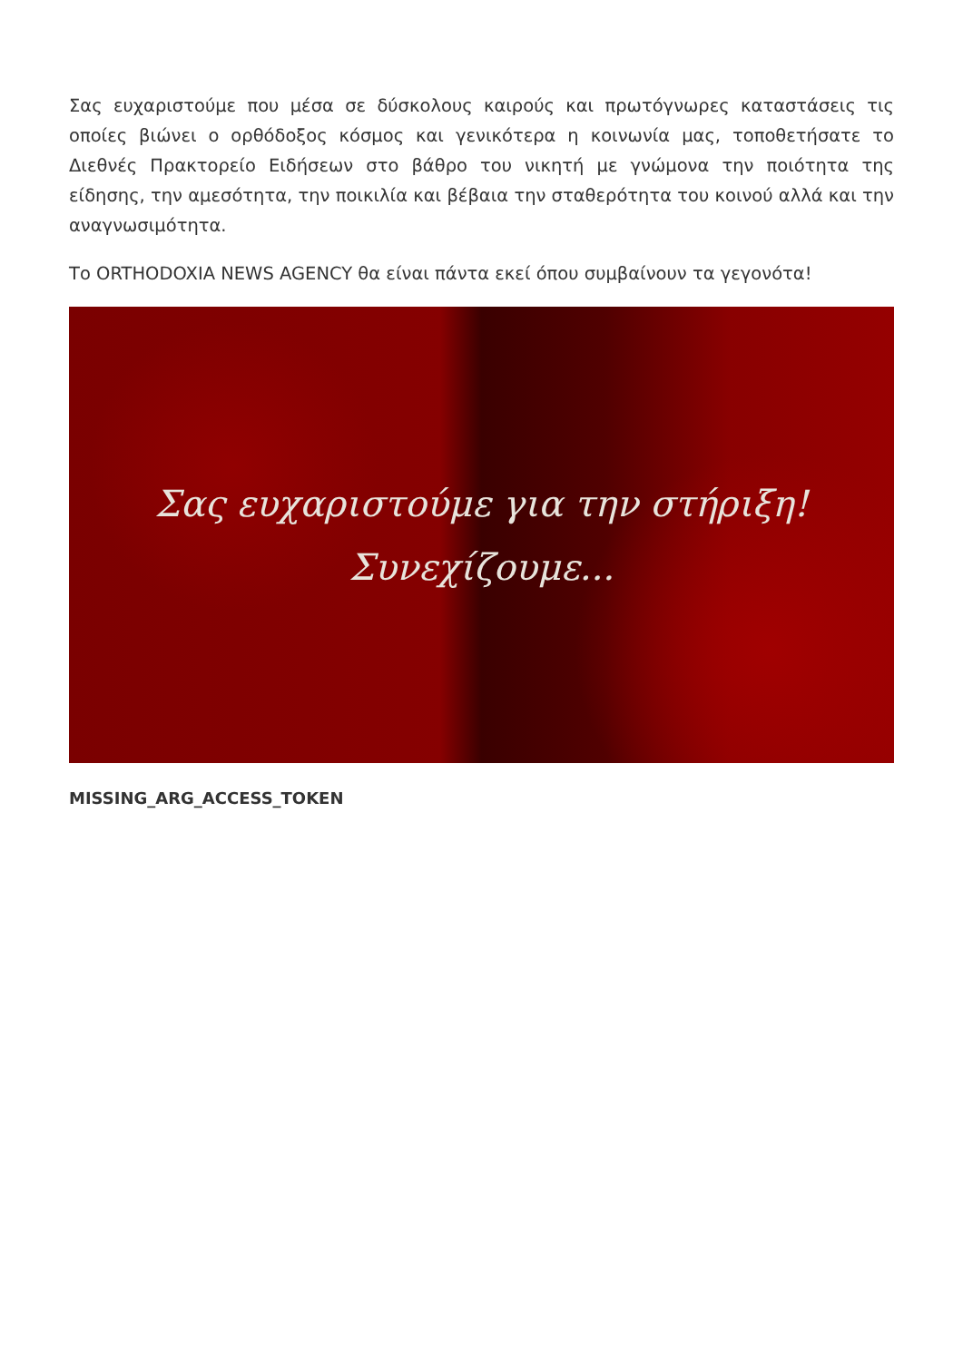Σας ευχαριστούμε που μέσα σε δύσκολους καιρούς και πρωτόγνωρες καταστάσεις τις οποίες βιώνει ο ορθόδοξος κόσμος και γενικότερα η κοινωνία μας, τοποθετήσατε το Διεθνές Πρακτορείο Ειδήσεων στο βάθρο του νικητή με γνώμονα την ποιότητα της είδησης, την αμεσότητα, την ποικιλία και βέβαια την σταθερότητα του κοινού αλλά και την αναγνωσιμότητα.
Το ORTHODOXIA NEWS AGENCY θα είναι πάντα εκεί όπου συμβαίνουν τα γεγονότα!
Σας ευχαριστούμε για την στήριξη!
Συνεχίζουμε...
MISSING_ARG_ACCESS_TOKEN